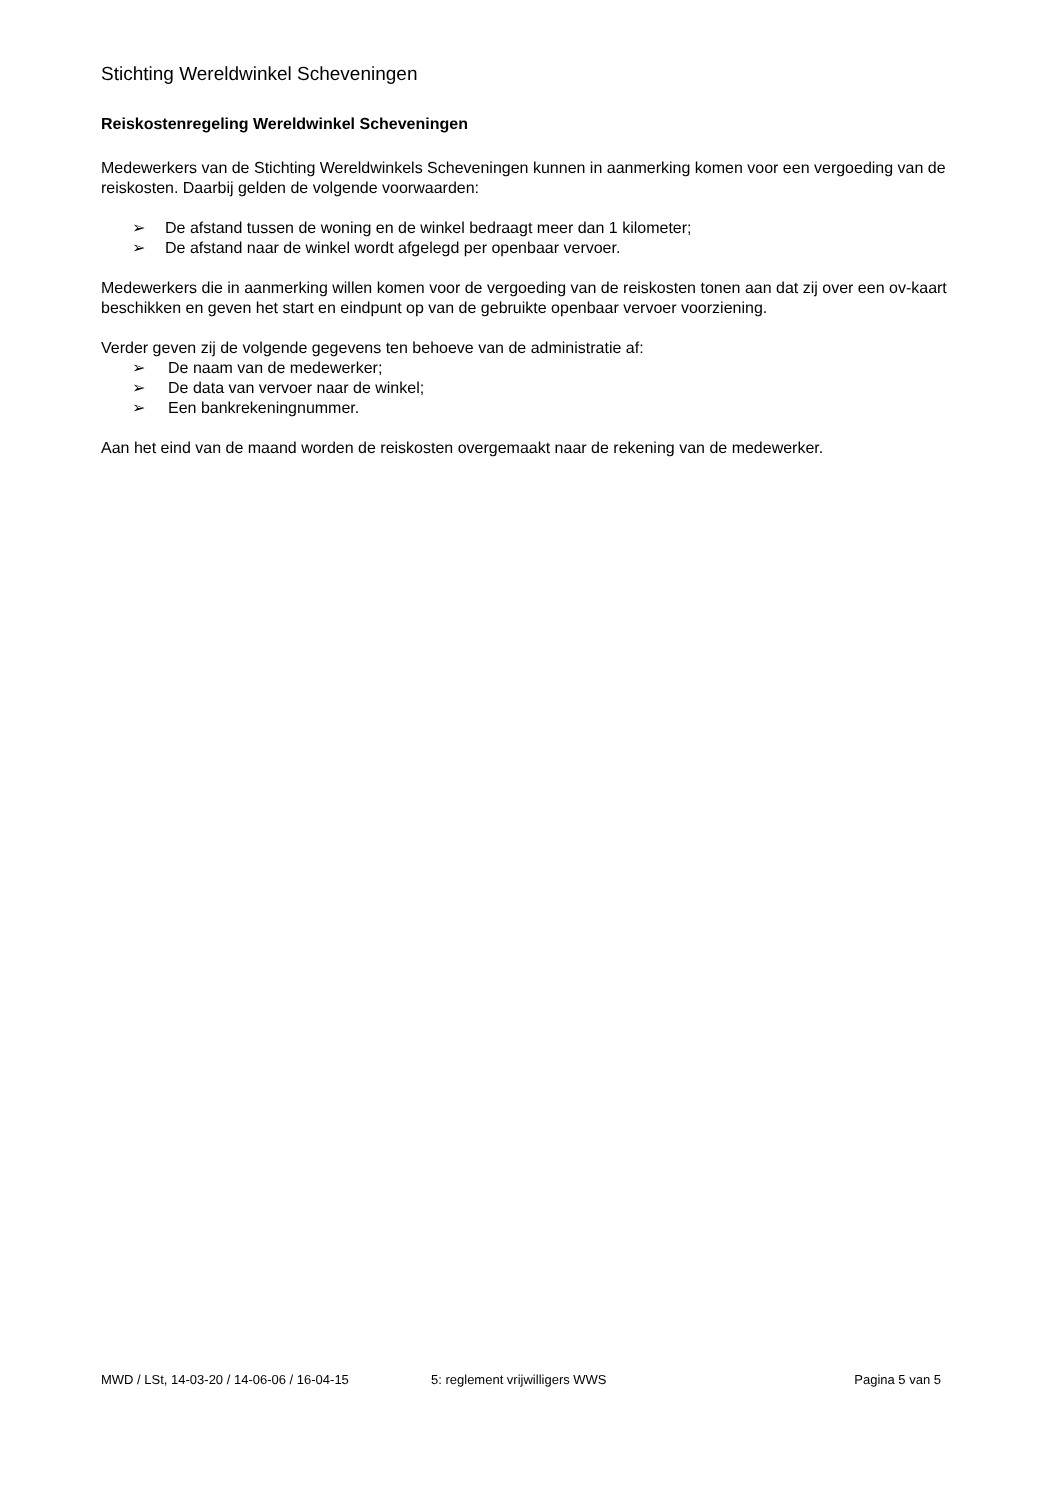Stichting Wereldwinkel Scheveningen
Reiskostenregeling Wereldwinkel Scheveningen
Medewerkers van de Stichting Wereldwinkels Scheveningen kunnen in aanmerking komen voor een vergoeding van de reiskosten. Daarbij gelden de volgende voorwaarden:
➢ De afstand tussen de woning en de winkel bedraagt meer dan 1 kilometer;
➢ De afstand naar de winkel wordt afgelegd per openbaar vervoer.
Medewerkers die in aanmerking willen komen voor de vergoeding van de reiskosten tonen aan dat zij over een ov-kaart beschikken en geven het start en eindpunt op van de gebruikte openbaar vervoer voorziening.
Verder geven zij de volgende gegevens ten behoeve van de administratie af:
➢ De naam van de medewerker;
➢ De data van vervoer naar de winkel;
➢ Een bankrekeningnummer.
Aan het eind van de maand worden de reiskosten overgemaakt naar de rekening van de medewerker.
MWD / LSt, 14-03-20 / 14-06-06 / 16-04-15 5: reglement vrijwilligers WWS Pagina 5 van 5